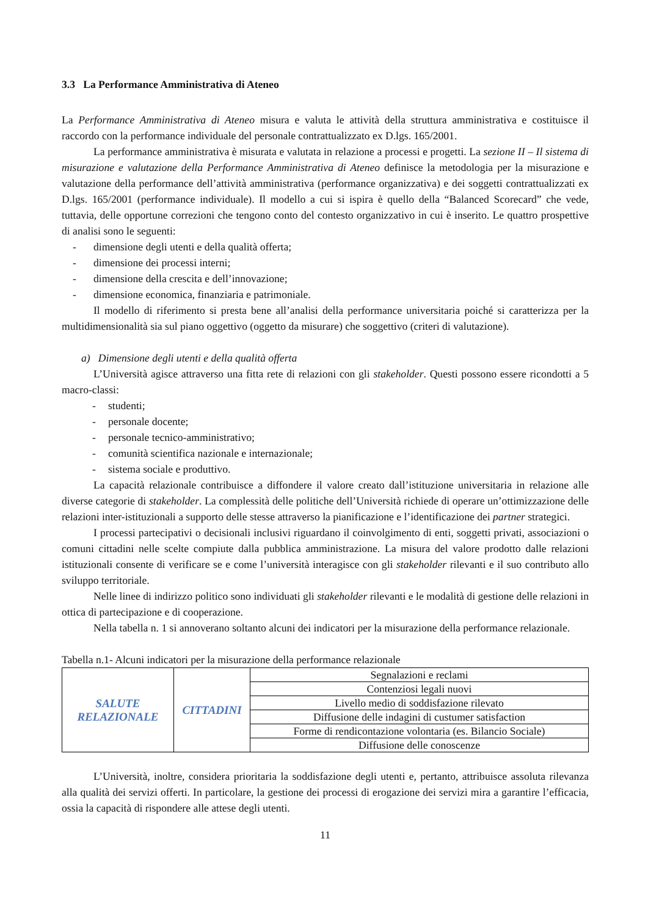3.3 La Performance Amministrativa di Ateneo
La Performance Amministrativa di Ateneo misura e valuta le attività della struttura amministrativa e costituisce il raccordo con la performance individuale del personale contrattualizzato ex D.lgs. 165/2001.
La performance amministrativa è misurata e valutata in relazione a processi e progetti. La sezione II – Il sistema di misurazione e valutazione della Performance Amministrativa di Ateneo definisce la metodologia per la misurazione e valutazione della performance dell’attività amministrativa (performance organizzativa) e dei soggetti contrattualizzati ex D.lgs. 165/2001 (performance individuale). Il modello a cui si ispira è quello della “Balanced Scorecard” che vede, tuttavia, delle opportune correzioni che tengono conto del contesto organizzativo in cui è inserito. Le quattro prospettive di analisi sono le seguenti:
- dimensione degli utenti e della qualità offerta;
- dimensione dei processi interni;
- dimensione della crescita e dell’innovazione;
- dimensione economica, finanziaria e patrimoniale.
Il modello di riferimento si presta bene all’analisi della performance universitaria poiché si caratterizza per la multidimensionalità sia sul piano oggettivo (oggetto da misurare) che soggettivo (criteri di valutazione).
a) Dimensione degli utenti e della qualità offerta
L’Università agisce attraverso una fitta rete di relazioni con gli stakeholder. Questi possono essere ricondotti a 5 macro-classi:
- studenti;
- personale docente;
- personale tecnico-amministrativo;
- comunità scientifica nazionale e internazionale;
- sistema sociale e produttivo.
La capacità relazionale contribuisce a diffondere il valore creato dall’istituzione universitaria in relazione alle diverse categorie di stakeholder. La complessità delle politiche dell’Università richiede di operare un’ottimizzazione delle relazioni inter-istituzionali a supporto delle stesse attraverso la pianificazione e l’identificazione dei partner strategici.
I processi partecipativi o decisionali inclusivi riguardano il coinvolgimento di enti, soggetti privati, associazioni o comuni cittadini nelle scelte compiute dalla pubblica amministrazione. La misura del valore prodotto dalle relazioni istituzionali consente di verificare se e come l’università interagisce con gli stakeholder rilevanti e il suo contributo allo sviluppo territoriale.
Nelle linee di indirizzo politico sono individuati gli stakeholder rilevanti e le modalità di gestione delle relazioni in ottica di partecipazione e di cooperazione.
Nella tabella n. 1 si annoverano soltanto alcuni dei indicatori per la misurazione della performance relazionale.
Tabella n.1- Alcuni indicatori per la misurazione della performance relazionale
| SALUTE RELAZIONALE | CITTADINI | Segnalazioni e reclami |
| | | Contenziosi legali nuovi |
| | | Livello medio di soddisfazione rilevato |
| | | Diffusione delle indagini di custumer satisfaction |
| | | Forme di rendicontazione volontaria (es. Bilancio Sociale) |
| | | Diffusione delle conoscenze |
L’Università, inoltre, considera prioritaria la soddisfazione degli utenti e, pertanto, attribuisce assoluta rilevanza alla qualità dei servizi offerti. In particolare, la gestione dei processi di erogazione dei servizi mira a garantire l’efficacia, ossia la capacità di rispondere alle attese degli utenti.
11